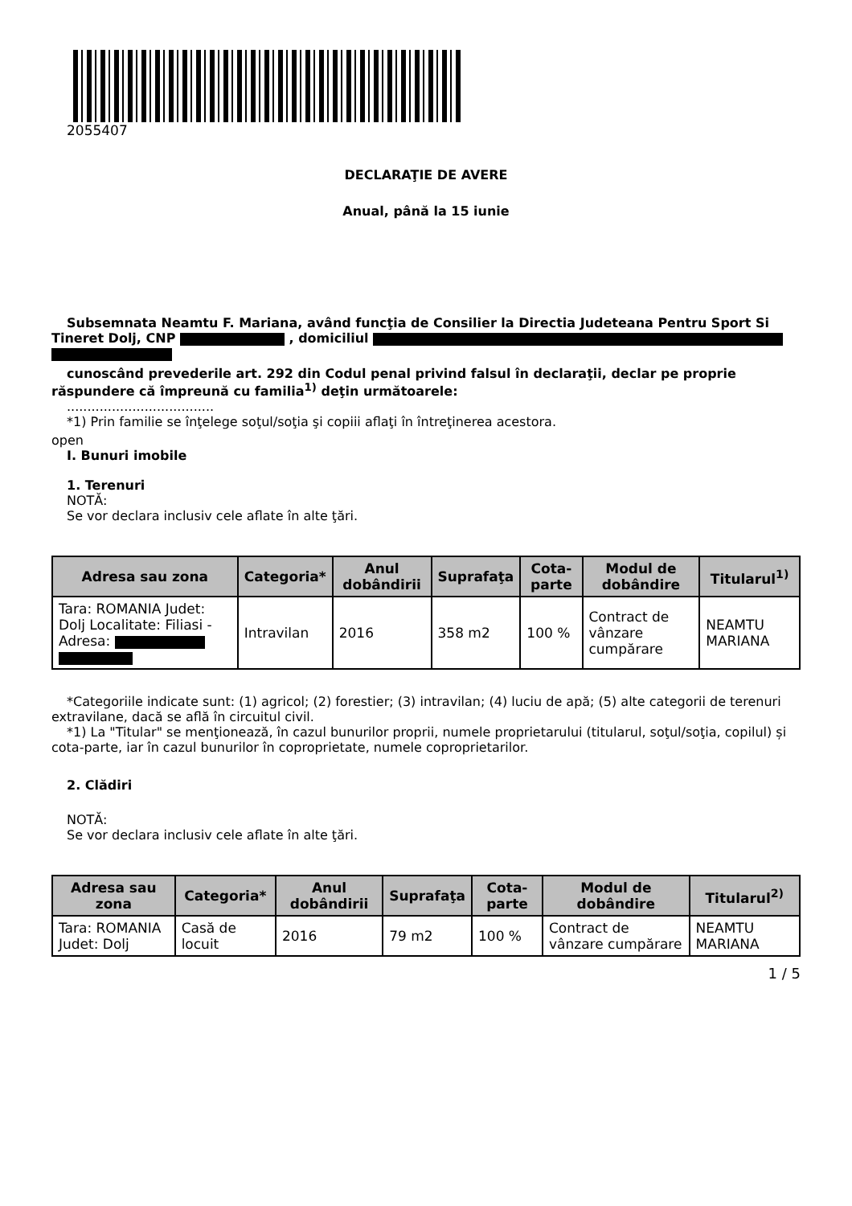2055407
DECLARAŢIE DE AVERE
Anual, până la 15 iunie
Subsemnata Neamtu F. Mariana, având funcţia de Consilier la Directia Judeteana Pentru Sport Si Tineret Dolj, CNP , domiciliul
cunoscând prevederile art. 292 din Codul penal privind falsul în declaraţii, declar pe proprie răspundere că împreună cu familia<sup>1)</sup> deţin următoarele:
....................................
*1) Prin familie se înţelege soţul/soţia şi copiii aflaţi în întreţinerea acestora.
open
I. Bunuri imobile
1. Terenuri
NOTĂ:
Se vor declara inclusiv cele aflate în alte ţări.
| Adresa sau zona | Categoria* | Anul dobândirii | Suprafaţa | Cota-parte | Modul de dobândire | Titularul<sup>1)</sup> |
| --- | --- | --- | --- | --- | --- | --- |
| Tara: ROMANIA Judet: Dolj Localitate: Filiasi - Adresa: | Intravilan | 2016 | 358 m2 | 100 % | Contract de vânzare cumpărare | NEAMTU MARIANA |
*Categoriile indicate sunt: (1) agricol; (2) forestier; (3) intravilan; (4) luciu de apă; (5) alte categorii de terenuri extravilane, dacă se află în circuitul civil.
*1) La "Titular" se menţionează, în cazul bunurilor proprii, numele proprietarului (titularul, soţul/soţia, copilul) și cota-parte, iar în cazul bunurilor în coproprietate, numele coproprietarilor.
2. Clădiri
NOTĂ:
Se vor declara inclusiv cele aflate în alte ţări.
| Adresa sau zona | Categoria* | Anul dobândirii | Suprafaţa | Cota-parte | Modul de dobândire | Titularul<sup>2)</sup> |
| --- | --- | --- | --- | --- | --- | --- |
| Tara: ROMANIA Judet: Dolj | Casă de locuit | 2016 | 79 m2 | 100 % | Contract de vânzare cumpărare | NEAMTU MARIANA |
1 / 5